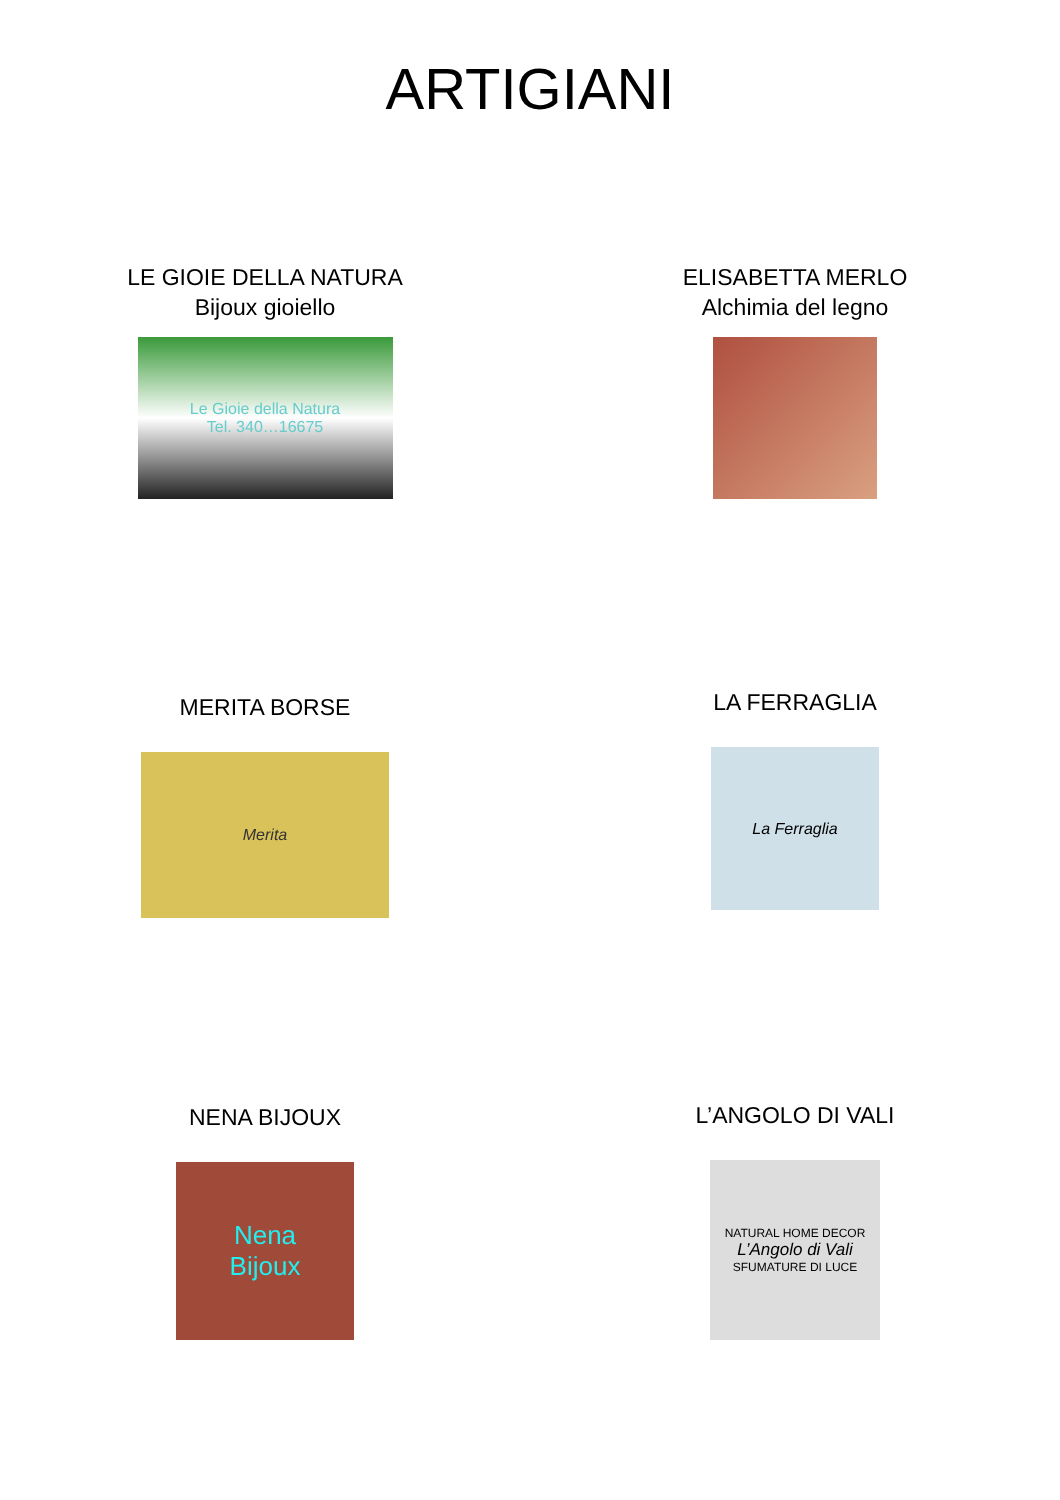ARTIGIANI
LE GIOIE DELLA NATURA
Bijoux gioiello
Le Gioie della Natura
Tel. 340…16675
ELISABETTA MERLO
Alchimia del legno
MERITA BORSE
Merita
LA FERRAGLIA
La Ferraglia
NENA BIJOUX
Nena
Bijoux
L’ANGOLO DI VALI
NATURAL HOME DECOR
L’Angolo di Vali
SFUMATURE DI LUCE